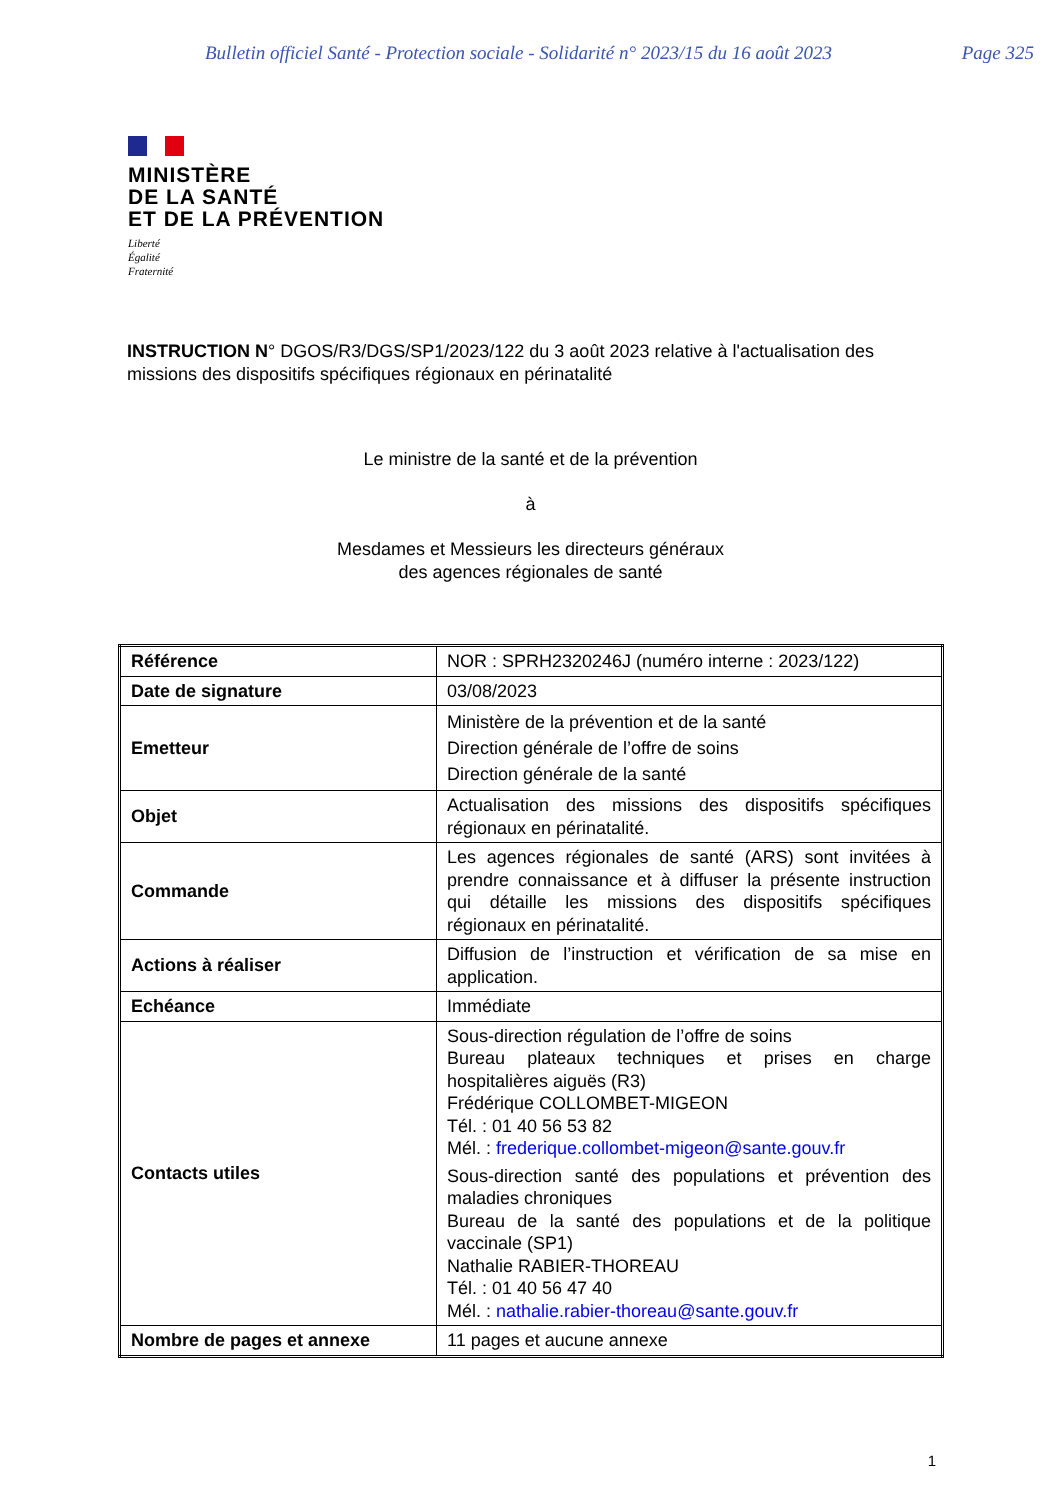Bulletin officiel Santé - Protection sociale - Solidarité n° 2023/15 du 16 août 2023 Page 325
MINISTÈRE
DE LA SANTÉ
ET DE LA PRÉVENTION
Liberté
Égalité
Fraternité
INSTRUCTION N° DGOS/R3/DGS/SP1/2023/122 du 3 août 2023 relative à l'actualisation des missions des dispositifs spécifiques régionaux en périnatalité
Le ministre de la santé et de la prévention
à
Mesdames et Messieurs les directeurs généraux
des agences régionales de santé
| Référence | NOR : SPRH2320246J (numéro interne : 2023/122) |
| Date de signature | 03/08/2023 |
| Emetteur | Ministère de la prévention et de la santé Direction générale de l’offre de soins Direction générale de la santé |
| Objet | Actualisation des missions des dispositifs spécifiques régionaux en périnatalité. |
| Commande | Les agences régionales de santé (ARS) sont invitées à prendre connaissance et à diffuser la présente instruction qui détaille les missions des dispositifs spécifiques régionaux en périnatalité. |
| Actions à réaliser | Diffusion de l’instruction et vérification de sa mise en application. |
| Echéance | Immédiate |
| Contacts utiles | Sous-direction régulation de l’offre de soins Bureau plateaux techniques et prises en charge hospitalières aiguës (R3) Frédérique COLLOMBET-MIGEON Tél. : 01 40 56 53 82 Mél. : frederique.collombet-migeon@sante.gouv.fr Sous-direction santé des populations et prévention des maladies chroniques Bureau de la santé des populations et de la politique vaccinale (SP1) Nathalie RABIER-THOREAU Tél. : 01 40 56 47 40 Mél. : nathalie.rabier-thoreau@sante.gouv.fr |
| Nombre de pages et annexe | 11 pages et aucune annexe |
1